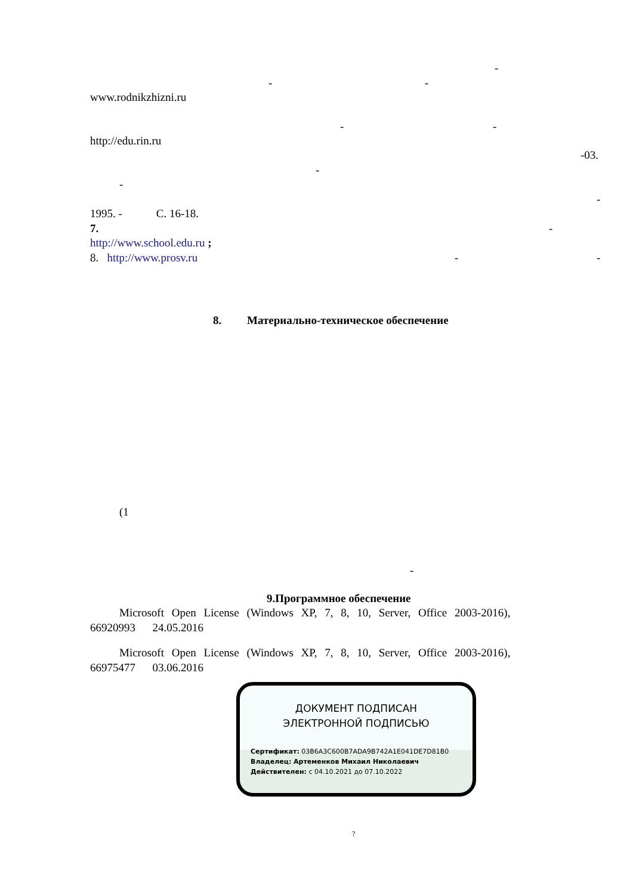-
-
-
www.rodnikzhizni.ru
-
-
http://edu.rin.ru
-03.
-
-
-
1995. - С. 16-18.
7.
-
http://www.school.edu.ru ;
8. http://www.prosv.ru
-
-
8. Материально-техническое обеспечение
(1
-
9.Программное обеспечение
Microsoft Open License (Windows XP, 7, 8, 10, Server, Office 2003-2016),
66920993 24.05.2016
Microsoft Open License (Windows XP, 7, 8, 10, Server, Office 2003-2016),
66975477 03.06.2016
ДОКУМЕНТ ПОДПИСАН
ЭЛЕКТРОННОЙ ПОДПИСЬЮ
Сертификат: 03B6A3C600B7ADA9B742A1E041DE7D81B0
Владелец: Артеменков Михаил Николаевич
Действителен: с 04.10.2021 до 07.10.2022
?